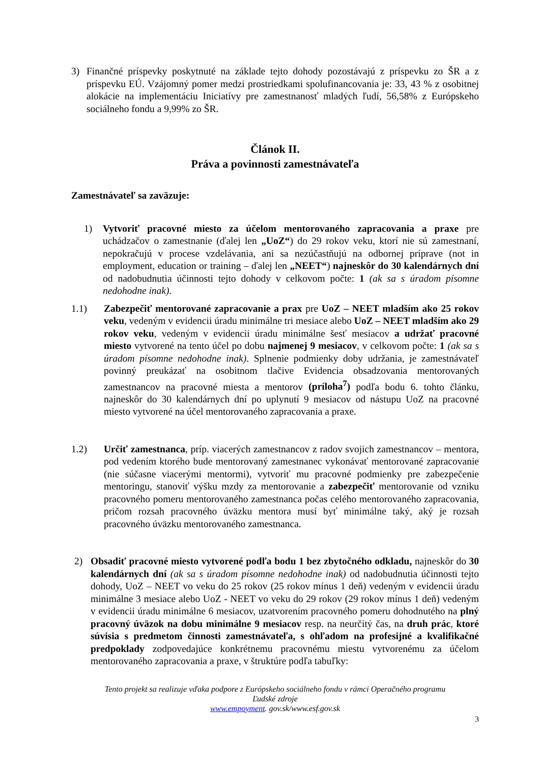3) Finančné príspevky poskytnuté na základe tejto dohody pozostávajú z príspevku zo ŠR a z príspevku EÚ. Vzájomný pomer medzi prostriedkami spolufinancovania je: 33, 43 % z osobitnej alokácie na implementáciu Iniciatívy pre zamestnanosť mladých ľudí, 56,58% z Európskeho sociálneho fondu a 9,99% zo ŠR.
Článok II.
Práva a povinnosti zamestnávateľa
Zamestnávateľ sa zaväzuje:
1) Vytvoriť pracovné miesto za účelom mentorovaného zapracovania a praxe pre uchádzačov o zamestnanie (ďalej len „UoZ“) do 29 rokov veku, ktorí nie sú zamestnaní, nepokračujú v procese vzdelávania, ani sa nezúčastňujú na odbornej príprave (not in employment, education or training – ďalej len „NEET“) najneskôr do 30 kalendárnych dní od nadobudnutia účinnosti tejto dohody v celkovom počte: 1 (ak sa s úradom písomne nedohodne inak).
1.1) Zabezpečiť mentorované zapracovanie a prax pre UoZ – NEET mladším ako 25 rokov veku, vedeným v evidencii úradu minimálne tri mesiace alebo UoZ – NEET mladším ako 29 rokov veku, vedeným v evidencii úradu minimálne šesť mesiacov a udržať pracovné miesto vytvorené na tento účel po dobu najmenej 9 mesiacov, v celkovom počte: 1 (ak sa s úradom písomne nedohodne inak). Splnenie podmienky doby udržania, je zamestnávateľ povinný preukázať na osobitnom tlačive Evidencia obsadzovania mentorovaných zamestnancov na pracovné miesta a mentorov (príloha<sup>7</sup>) podľa bodu 6. tohto článku, najneskôr do 30 kalendárnych dní po uplynutí 9 mesiacov od nástupu UoZ na pracovné miesto vytvorené na účel mentorovaného zapracovania a praxe.
1.2) Určiť zamestnanca, príp. viacerých zamestnancov z radov svojich zamestnancov – mentora, pod vedením ktorého bude mentorovaný zamestnanec vykonávať mentorované zapracovanie (nie súčasne viacerými mentormi), vytvoriť mu pracovné podmienky pre zabezpečenie mentoringu, stanoviť výšku mzdy za mentorovanie a zabezpečiť mentorovanie od vzniku pracovného pomeru mentorovaného zamestnanca počas celého mentorovaného zapracovania, pričom rozsah pracovného úväzku mentora musí byť minimálne taký, aký je rozsah pracovného úväzku mentorovaného zamestnanca.
2) Obsadiť pracovné miesto vytvorené podľa bodu 1 bez zbytočného odkladu, najneskôr do 30 kalendárnych dní (ak sa s úradom písomne nedohodne inak) od nadobudnutia účinnosti tejto dohody, UoZ – NEET vo veku do 25 rokov (25 rokov mínus 1 deň) vedeným v evidencii úradu minimálne 3 mesiace alebo UoZ - NEET vo veku do 29 rokov (29 rokov mínus 1 deň) vedeným v evidencii úradu minimálne 6 mesiacov, uzatvorením pracovného pomeru dohodnutého na plný pracovný úväzok na dobu minimálne 9 mesiacov resp. na neurčitý čas, na druh prác, ktoré súvisia s predmetom činnosti zamestnávateľa, s ohľadom na profesijné a kvalifikačné predpoklady zodpovedajúce konkrétnemu pracovnému miestu vytvorenému za účelom mentorovaného zapracovania a praxe, v štruktúre podľa tabuľky:
Tento projekt sa realizuje vďaka podpore z Európskeho sociálneho fondu v rámci Operačného programu
Ľudské zdroje
www.empoyment. gov.sk/www.esf.gov.sk
3